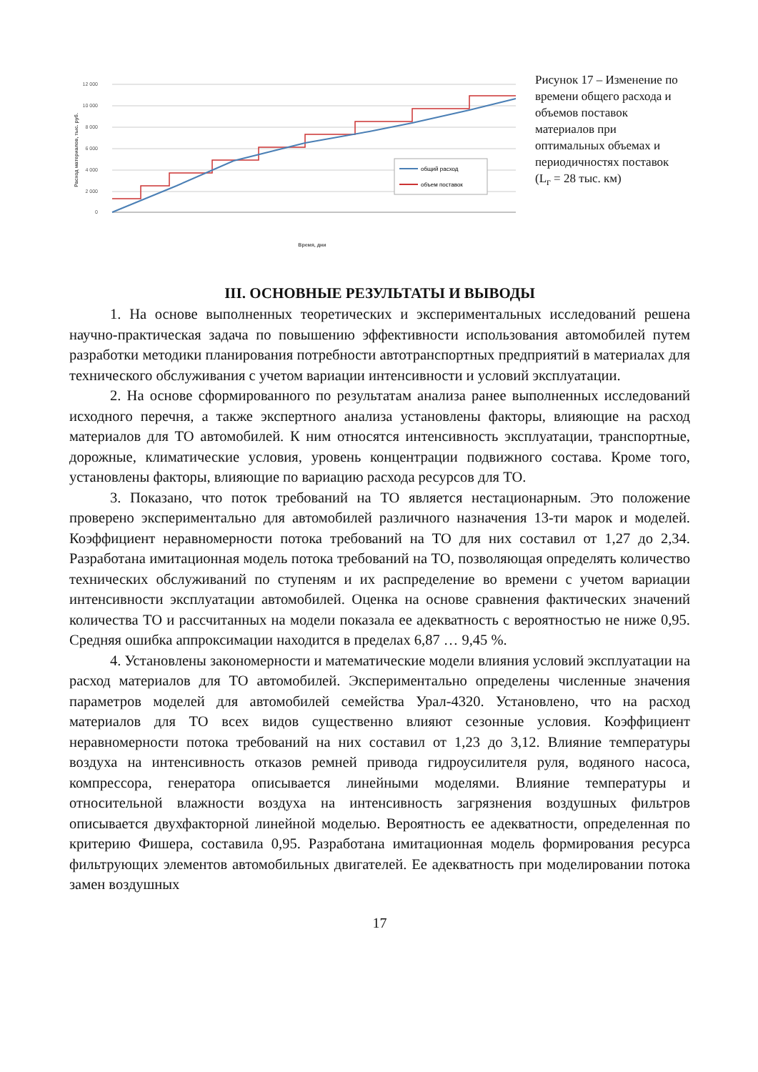12 000
10 000
8 000
6 000
4 000
2 000
0
Расход материалов, тыс. руб.
Время, дни
общий расход
объем поставок
Рисунок 17 – Изменение по времени общего расхода и объемов поставок материалов при оптимальных объемах и периодичностях поставок (L<sub>г</sub> = 28 тыс. км)
III. ОСНОВНЫЕ РЕЗУЛЬТАТЫ И ВЫВОДЫ
1. На основе выполненных теоретических и экспериментальных исследований решена научно-практическая задача по повышению эффективности использования автомобилей путем разработки методики планирования потребности автотранспортных предприятий в материалах для технического обслуживания с учетом вариации интенсивности и условий эксплуатации.
2. На основе сформированного по результатам анализа ранее выполненных исследований исходного перечня, а также экспертного анализа установлены факторы, влияющие на расход материалов для ТО автомобилей. К ним относятся интенсивность эксплуатации, транспортные, дорожные, климатические условия, уровень концентрации подвижного состава. Кроме того, установлены факторы, влияющие по вариацию расхода ресурсов для ТО.
3. Показано, что поток требований на ТО является нестационарным. Это положение проверено экспериментально для автомобилей различного назначения 13-ти марок и моделей. Коэффициент неравномерности потока требований на ТО для них составил от 1,27 до 2,34. Разработана имитационная модель потока требований на ТО, позволяющая определять количество технических обслуживаний по ступеням и их распределение во времени с учетом вариации интенсивности эксплуатации автомобилей. Оценка на основе сравнения фактических значений количества ТО и рассчитанных на модели показала ее адекватность с вероятностью не ниже 0,95. Средняя ошибка аппроксимации находится в пределах 6,87 … 9,45 %.
4. Установлены закономерности и математические модели влияния условий эксплуатации на расход материалов для ТО автомобилей. Экспериментально определены численные значения параметров моделей для автомобилей семейства Урал-4320. Установлено, что на расход материалов для ТО всех видов существенно влияют сезонные условия. Коэффициент неравномерности потока требований на них составил от 1,23 до 3,12. Влияние температуры воздуха на интенсивность отказов ремней привода гидроусилителя руля, водяного насоса, компрессора, генератора описывается линейными моделями. Влияние температуры и относительной влажности воздуха на интенсивность загрязнения воздушных фильтров описывается двухфакторной линейной моделью. Вероятность ее адекватности, определенная по критерию Фишера, составила 0,95. Разработана имитационная модель формирования ресурса фильтрующих элементов автомобильных двигателей. Ее адекватность при моделировании потока замен воздушных
17